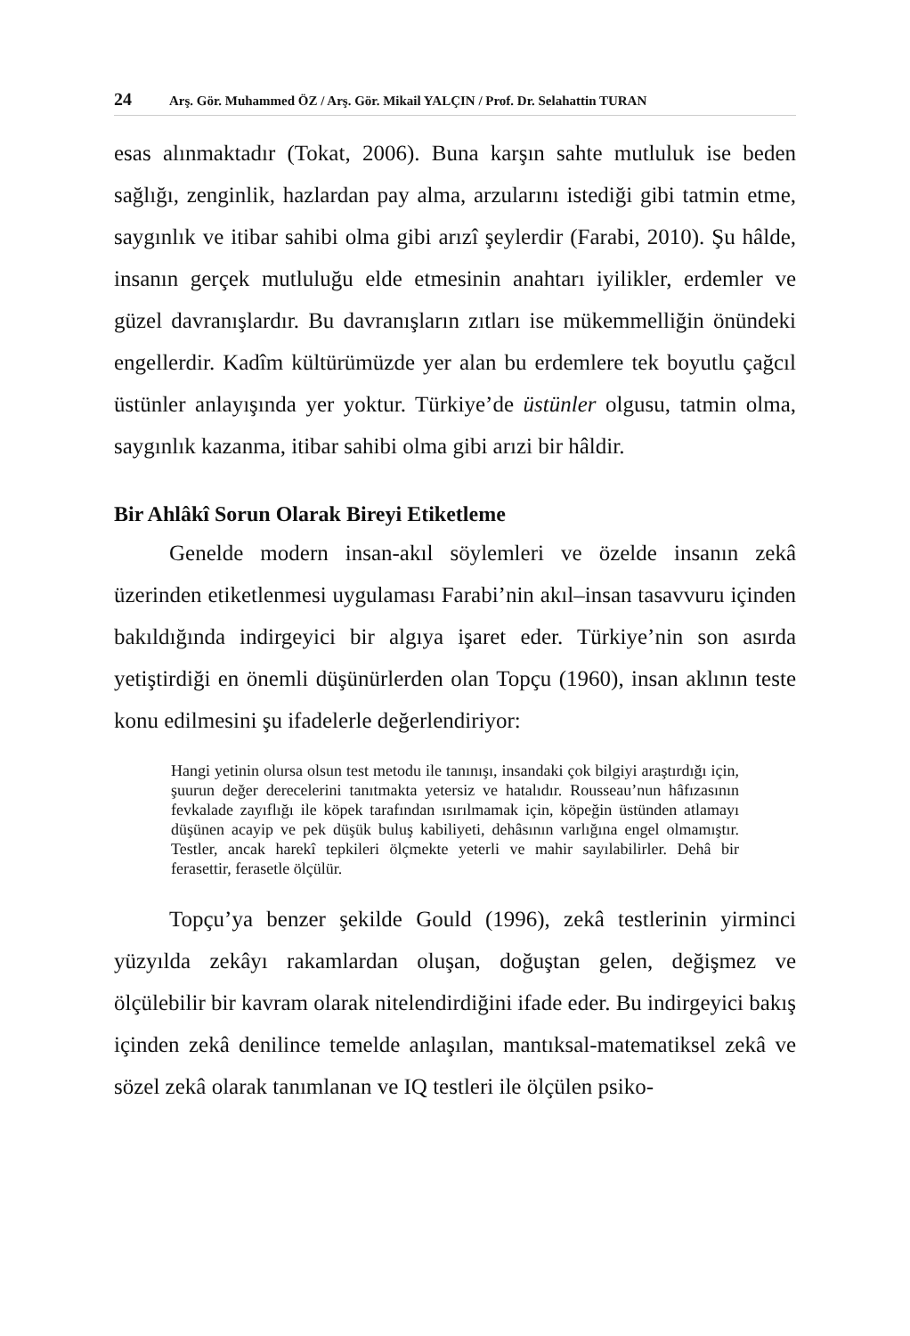24 Arş. Gör. Muhammed ÖZ / Arş. Gör. Mikail YALÇIN / Prof. Dr. Selahattin TURAN
esas alınmaktadır (Tokat, 2006). Buna karşın sahte mutluluk ise beden sağlığı, zenginlik, hazlardan pay alma, arzularını istediği gibi tatmin etme, saygınlık ve itibar sahibi olma gibi arızî şeylerdir (Farabi, 2010). Şu hâlde, insanın gerçek mutluluğu elde etmesinin anahtarı iyilikler, erdemler ve güzel davranışlardır. Bu davranışların zıtları ise mükemmelliğin önündeki engellerdir. Kadîm kültürümüzde yer alan bu erdemlere tek boyutlu çağcıl üstünler anlayışında yer yoktur. Türkiye’de üstünler olgusu, tatmin olma, saygınlık kazanma, itibar sahibi olma gibi arızi bir hâldir.
Bir Ahlâkî Sorun Olarak Bireyi Etiketleme
Genelde modern insan-akıl söylemleri ve özelde insanın zekâ üzerinden etiketlenmesi uygulaması Farabi’nin akıl–insan tasavvuru içinden bakıldığında indirgeyici bir algıya işaret eder. Türkiye’nin son asırda yetiştirdiği en önemli düşünürlerden olan Topçu (1960), insan aklının teste konu edilmesini şu ifadelerle değerlendiriyor:
Hangi yetinin olursa olsun test metodu ile tanınışı, insandaki çok bilgiyi araştırdığı için, şuurun değer derecelerini tanıtmakta yetersiz ve hatalıdır. Rousseau’nun hâfızasının fevkalade zayıflığı ile köpek tarafından ısırılmamak için, köpeğin üstünden atlamayı düşünen acayip ve pek düşük buluş kabiliyeti, dehâsının varlığına engel olmamıştır. Testler, ancak harekî tepkileri ölçmekte yeterli ve mahir sayılabilirler. Dehâ bir ferasettir, ferasetle ölçülür.
Topçu’ya benzer şekilde Gould (1996), zekâ testlerinin yirminci yüzyılda zekâyı rakamlardan oluşan, doğuştan gelen, değişmez ve ölçülebilir bir kavram olarak nitelendirdiğini ifade eder. Bu indirgeyici bakış içinden zekâ denilince temelde anlaşılan, mantıksal-matematiksel zekâ ve sözel zekâ olarak tanımlanan ve IQ testleri ile ölçülen psiko-